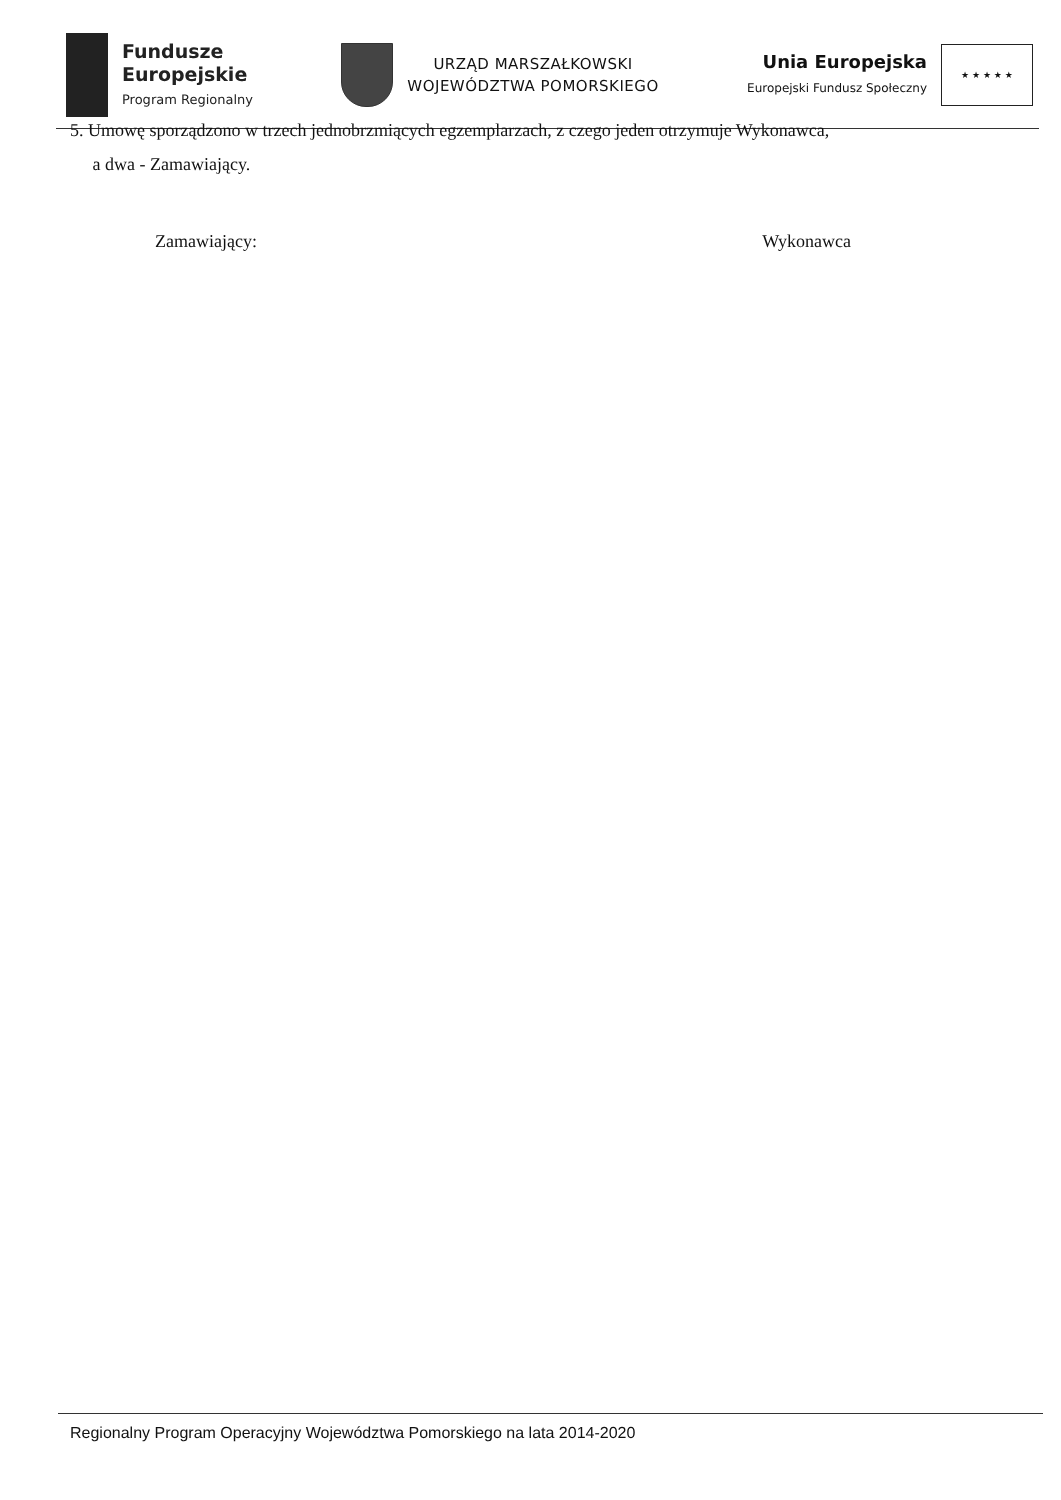Fundusze
Europejskie
Program Regionalny
URZĄD MARSZAŁKOWSKI
WOJEWÓDZTWA POMORSKIEGO
Unia Europejska
Europejski Fundusz Społeczny
★ ★ ★ ★ ★
5. Umowę sporządzono w trzech jednobrzmiących egzemplarzach, z czego jeden otrzymuje Wykonawca,
a dwa - Zamawiający.
Zamawiający: Wykonawca
Regionalny Program Operacyjny Województwa Pomorskiego na lata 2014-2020